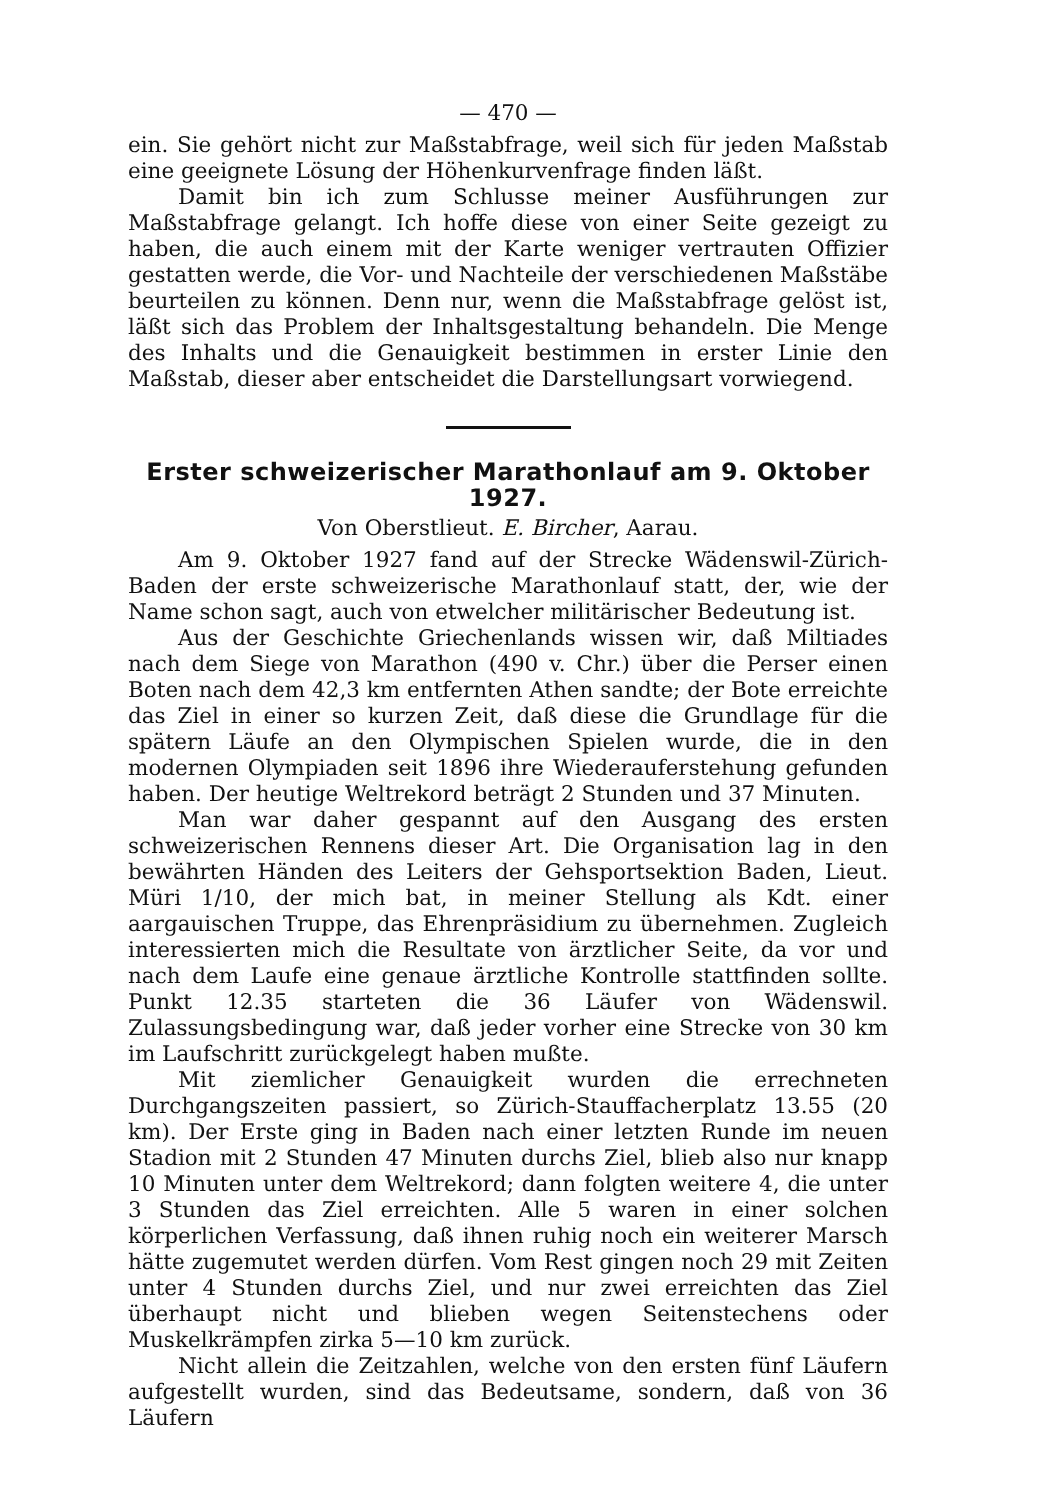— 470 —
ein. Sie gehört nicht zur Maßstabfrage, weil sich für jeden Maßstab eine geeignete Lösung der Höhenkurvenfrage finden läßt.
Damit bin ich zum Schlusse meiner Ausführungen zur Maßstabfrage gelangt. Ich hoffe diese von einer Seite gezeigt zu haben, die auch einem mit der Karte weniger vertrauten Offizier gestatten werde, die Vor- und Nachteile der verschiedenen Maßstäbe beurteilen zu können. Denn nur, wenn die Maßstabfrage gelöst ist, läßt sich das Problem der Inhaltsgestaltung behandeln. Die Menge des Inhalts und die Genauigkeit bestimmen in erster Linie den Maßstab, dieser aber entscheidet die Darstellungsart vorwiegend.
Erster schweizerischer Marathonlauf am 9. Oktober 1927.
Von Oberstlieut. E. Bircher, Aarau.
Am 9. Oktober 1927 fand auf der Strecke Wädenswil-Zürich-Baden der erste schweizerische Marathonlauf statt, der, wie der Name schon sagt, auch von etwelcher militärischer Bedeutung ist.
Aus der Geschichte Griechenlands wissen wir, daß Miltiades nach dem Siege von Marathon (490 v. Chr.) über die Perser einen Boten nach dem 42,3 km entfernten Athen sandte; der Bote erreichte das Ziel in einer so kurzen Zeit, daß diese die Grundlage für die spätern Läufe an den Olympischen Spielen wurde, die in den modernen Olympiaden seit 1896 ihre Wiederauferstehung gefunden haben. Der heutige Weltrekord beträgt 2 Stunden und 37 Minuten.
Man war daher gespannt auf den Ausgang des ersten schweizerischen Rennens dieser Art. Die Organisation lag in den bewährten Händen des Leiters der Gehsportsektion Baden, Lieut. Müri 1/10, der mich bat, in meiner Stellung als Kdt. einer aargauischen Truppe, das Ehrenpräsidium zu übernehmen. Zugleich interessierten mich die Resultate von ärztlicher Seite, da vor und nach dem Laufe eine genaue ärztliche Kontrolle stattfinden sollte. Punkt 12.35 starteten die 36 Läufer von Wädenswil. Zulassungsbedingung war, daß jeder vorher eine Strecke von 30 km im Laufschritt zurückgelegt haben mußte.
Mit ziemlicher Genauigkeit wurden die errechneten Durchgangszeiten passiert, so Zürich-Stauffacherplatz 13.55 (20 km). Der Erste ging in Baden nach einer letzten Runde im neuen Stadion mit 2 Stunden 47 Minuten durchs Ziel, blieb also nur knapp 10 Minuten unter dem Weltrekord; dann folgten weitere 4, die unter 3 Stunden das Ziel erreichten. Alle 5 waren in einer solchen körperlichen Verfassung, daß ihnen ruhig noch ein weiterer Marsch hätte zugemutet werden dürfen. Vom Rest gingen noch 29 mit Zeiten unter 4 Stunden durchs Ziel, und nur zwei erreichten das Ziel überhaupt nicht und blieben wegen Seitenstechens oder Muskelkrämpfen zirka 5—10 km zurück.
Nicht allein die Zeitzahlen, welche von den ersten fünf Läufern aufgestellt wurden, sind das Bedeutsame, sondern, daß von 36 Läufern